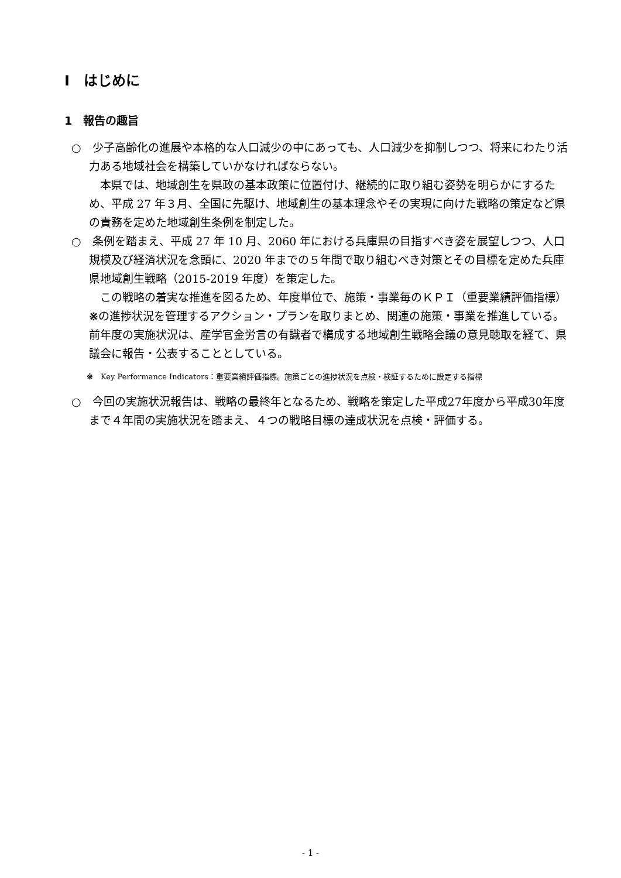Ⅰ　はじめに
1　報告の趣旨
○　少子高齢化の進展や本格的な人口減少の中にあっても、人口減少を抑制しつつ、将来にわたり活力ある地域社会を構築していかなければならない。
本県では、地域創生を県政の基本政策に位置付け、継続的に取り組む姿勢を明らかにするため、平成 27 年３月、全国に先駆け、地域創生の基本理念やその実現に向けた戦略の策定など県の責務を定めた地域創生条例を制定した。
○　条例を踏まえ、平成 27 年 10 月、2060 年における兵庫県の目指すべき姿を展望しつつ、人口規模及び経済状況を念頭に、2020 年までの５年間で取り組むべき対策とその目標を定めた兵庫県地域創生戦略（2015-2019 年度）を策定した。
この戦略の着実な推進を図るため、年度単位で、施策・事業毎のＫＰＩ（重要業績評価指標）※の進捗状況を管理するアクション・プランを取りまとめ、関連の施策・事業を推進している。前年度の実施状況は、産学官金労言の有識者で構成する地域創生戦略会議の意見聴取を経て、県議会に報告・公表することとしている。
※　Key Performance Indicators：重要業績評価指標。施策ごとの進捗状況を点検・検証するために設定する指標
○　今回の実施状況報告は、戦略の最終年となるため、戦略を策定した平成27年度から平成30年度まで４年間の実施状況を踏まえ、４つの戦略目標の達成状況を点検・評価する。
- 1 -